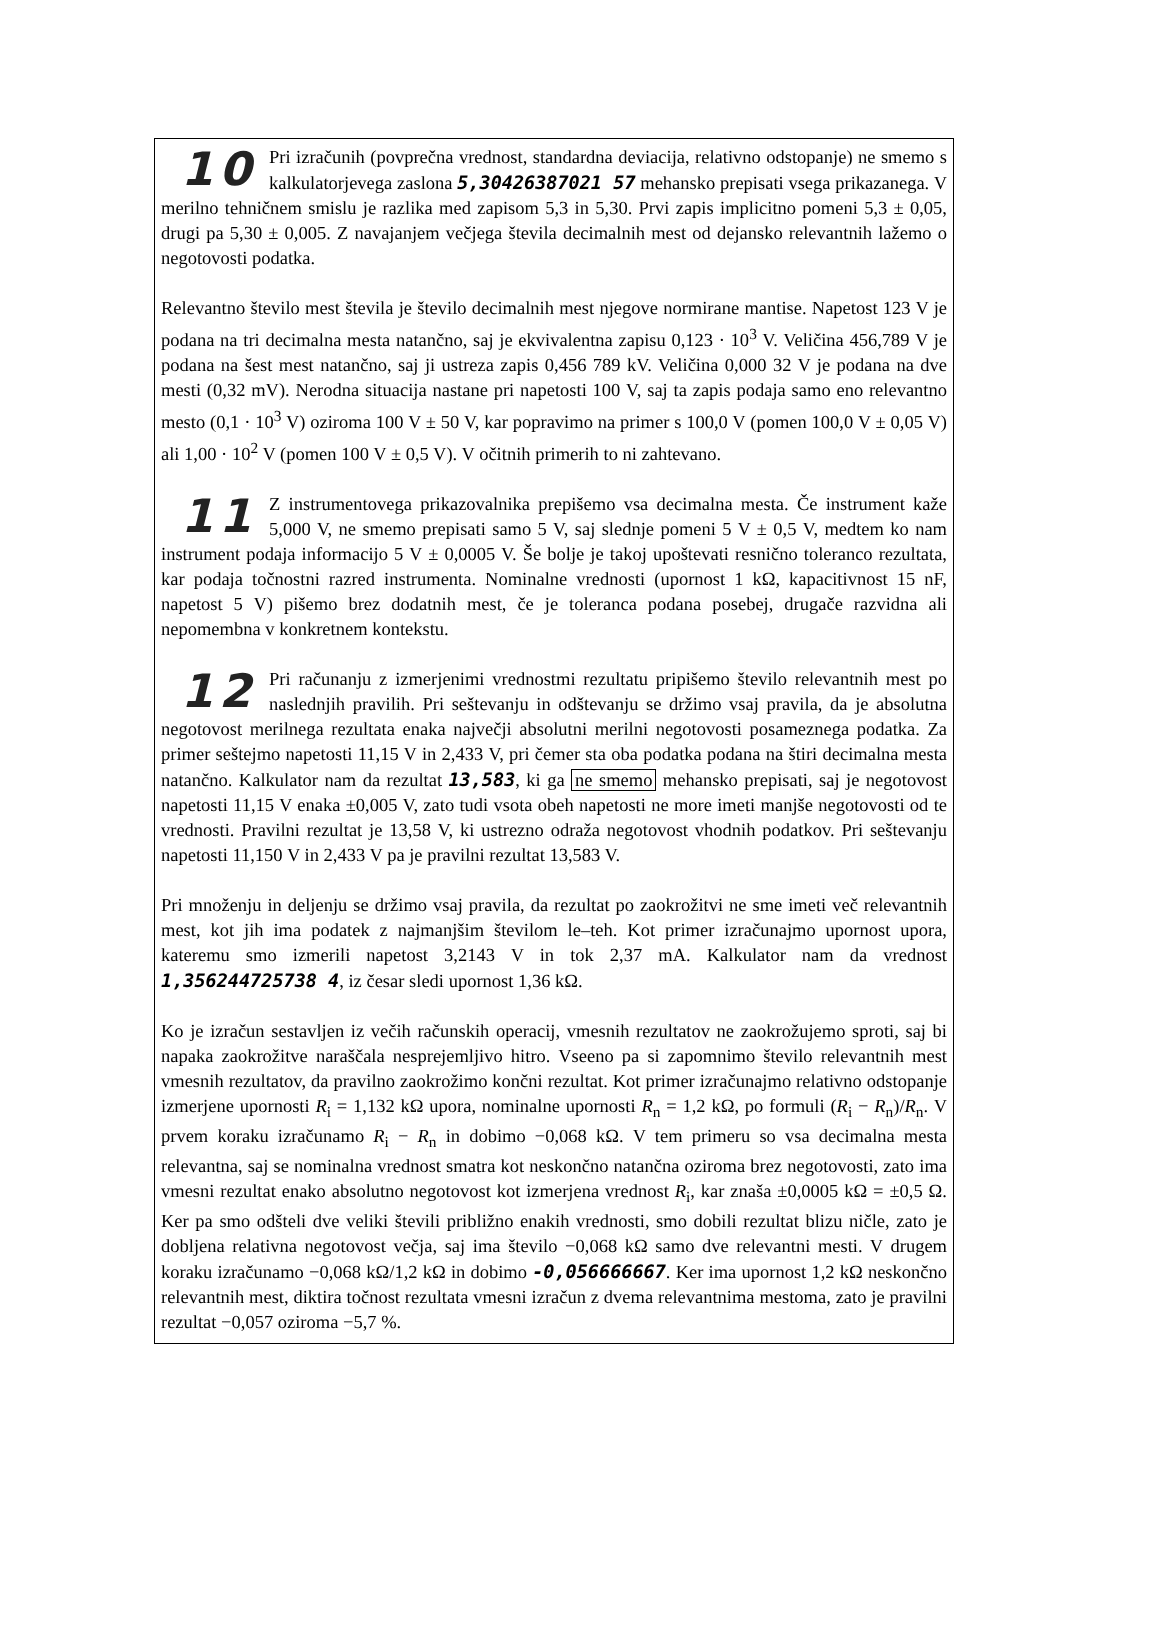10 Pri izračunih (povprečna vrednost, standardna deviacija, relativno odstopanje) ne smemo s kalkulatorjevega zaslona 5,30426387021 57 mehansko prepisati vsega prikazanega. V merilno tehničnem smislu je razlika med zapisom 5,3 in 5,30. Prvi zapis implicitno pomeni 5,3 ± 0,05, drugi pa 5,30 ± 0,005. Z navajanjem večjega števila decimalnih mest od dejansko relevantnih lažemo o negotovosti podatka.
Relevantno število mest števila je število decimalnih mest njegove normirane mantise. Napetost 123 V je podana na tri decimalna mesta natančno, saj je ekvivalentna zapisu 0,123 · 10<sup>3</sup> V. Veličina 456,789 V je podana na šest mest natančno, saj ji ustreza zapis 0,456 789 kV. Veličina 0,000 32 V je podana na dve mesti (0,32 mV). Nerodna situacija nastane pri napetosti 100 V, saj ta zapis podaja samo eno relevantno mesto (0,1 · 10<sup>3</sup> V) oziroma 100 V ± 50 V, kar popravimo na primer s 100,0 V (pomen 100,0 V ± 0,05 V) ali 1,00 · 10<sup>2</sup> V (pomen 100 V ± 0,5 V). V očitnih primerih to ni zahtevano.
11 Z instrumentovega prikazovalnika prepišemo vsa decimalna mesta. Če instrument kaže 5,000 V, ne smemo prepisati samo 5 V, saj slednje pomeni 5 V ± 0,5 V, medtem ko nam instrument podaja informacijo 5 V ± 0,0005 V. Še bolje je takoj upoštevati resnično toleranco rezultata, kar podaja točnostni razred instrumenta. Nominalne vrednosti (upornost 1 kΩ, kapacitivnost 15 nF, napetost 5 V) pišemo brez dodatnih mest, če je toleranca podana posebej, drugače razvidna ali nepomembna v konkretnem kontekstu.
12 Pri računanju z izmerjenimi vrednostmi rezultatu pripišemo število relevantnih mest po naslednjih pravilih. Pri seštevanju in odštevanju se držimo vsaj pravila, da je absolutna negotovost merilnega rezultata enaka največji absolutni merilni negotovosti posameznega podatka. Za primer seštejmo napetosti 11,15 V in 2,433 V, pri čemer sta oba podatka podana na štiri decimalna mesta natančno. Kalkulator nam da rezultat 13,583, ki ga ne smemo mehansko prepisati, saj je negotovost napetosti 11,15 V enaka ±0,005 V, zato tudi vsota obeh napetosti ne more imeti manjše negotovosti od te vrednosti. Pravilni rezultat je 13,58 V, ki ustrezno odraža negotovost vhodnih podatkov. Pri seštevanju napetosti 11,150 V in 2,433 V pa je pravilni rezultat 13,583 V.
Pri množenju in deljenju se držimo vsaj pravila, da rezultat po zaokrožitvi ne sme imeti več relevantnih mest, kot jih ima podatek z najmanjšim številom le–teh. Kot primer izračunajmo upornost upora, kateremu smo izmerili napetost 3,2143 V in tok 2,37 mA. Kalkulator nam da vrednost 1,356244725738 4, iz česar sledi upornost 1,36 kΩ.
Ko je izračun sestavljen iz večih računskih operacij, vmesnih rezultatov ne zaokrožujemo sproti, saj bi napaka zaokrožitve naraščala nesprejemljivo hitro. Vseeno pa si zapomnimo število relevantnih mest vmesnih rezultatov, da pravilno zaokrožimo končni rezultat. Kot primer izračunajmo relativno odstopanje izmerjene upornosti R<sub>i</sub> = 1,132 kΩ upora, nominalne upornosti R<sub>n</sub> = 1,2 kΩ, po formuli (R<sub>i</sub> − R<sub>n</sub>)/R<sub>n</sub>. V prvem koraku izračunamo R<sub>i</sub> − R<sub>n</sub> in dobimo −0,068 kΩ. V tem primeru so vsa decimalna mesta relevantna, saj se nominalna vrednost smatra kot neskončno natančna oziroma brez negotovosti, zato ima vmesni rezultat enako absolutno negotovost kot izmerjena vrednost R<sub>i</sub>, kar znaša ±0,0005 kΩ = ±0,5 Ω. Ker pa smo odšteli dve veliki števili približno enakih vrednosti, smo dobili rezultat blizu ničle, zato je dobljena relativna negotovost večja, saj ima število −0,068 kΩ samo dve relevantni mesti. V drugem koraku izračunamo −0,068 kΩ/1,2 kΩ in dobimo -0,056666667. Ker ima upornost 1,2 kΩ neskončno relevantnih mest, diktira točnost rezultata vmesni izračun z dvema relevantnima mestoma, zato je pravilni rezultat −0,057 oziroma −5,7 %.